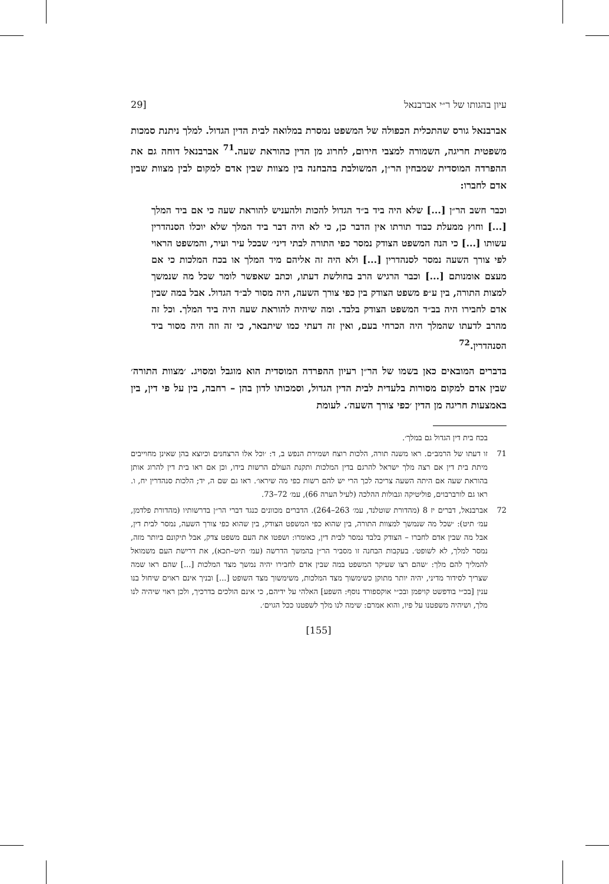עיון בהגותו של ר״י אברבנאל [29
אברבנאל גורס שהתכלית הכפולה של המשפט נמסרת במלואה לבית הדין הגדול. למלך ניתנת סמכות משפטית חריגה, השמורה למצבי חירום, לחרוג מן הדין כהוראת שעה.<sup>71</sup> אברבנאל דוחה גם את ההפרדה המוסדית שמבחין הר״ן, המשולבת בהבחנה בין מצוות שבין אדם למקום לבין מצוות שבין אדם לחברו:
וכבר חשב הר״ן [...] שלא היה ביד ב״ד הגדול להכות ולהעניש להוראת שעה כי אם ביד המלך [...] וחוץ ממעלת כבוד תורתו אין הדבר כן, כי לא היה דבר ביד המלך שלא יוכלו הסנהדרין עשותו [...] כי הנה המשפט הצודק נמסר כפי התורה לבתי דיני׳ שבכל עיר ועיר, והמשפט הראוי לפי צורך השעה נמסר לסנהדרין [...] ולא היה זה אליהם מיד המלך או בכח המלכות כי אם מעצם אומנותם [...] וכבר הרגיש הרב בחולשת דעתו, וכתב שאפשר לומר שכל מה שנמשך למצות התורה, בין ע״פ משפט הצודק בין כפי צורך השעה, היה מסור לב״ד הגדול. אבל במה שבין אדם לחבירו היה בב״ד המשפט הצודק בלבד. ומה שיהיה להוראת שעה היה ביד המלך. וכל זה מהרב לדעתו שהמלך היה הכרחי בעם, ואין זה דעתי כמו שיתבאר, כי זה וזה היה מסור ביד הסנהדרין.<sup>72</sup>
בדברים המובאים כאן בשמו של הר״ן רעיון ההפרדה המוסדית הוא מוגבל ומסויג. ׳מצוות התורה׳ שבין אדם למקום מסורות בלעדית לבית הדין הגדול, וסמכותו לדון בהן – רחבה, בין על פי דין, בין באמצעות חריגה מן הדין ׳כפי צורך השעה׳. לעומת
בכח בית דין הגדול גם במלך׳.
71 זו דעתו של הרמב״ם. ראו משנה תורה, הלכות רוצח ושמירת הנפש ב, ד: ׳וכל אלו הרצחנים וכיוצא בהן שאינן מחוייבים מיתת בית דין אם רצה מלך ישראל להרגם בדין המלכות ותקנת העולם הרשות בידו, וכן אם ראו בית דין להרוג אותן בהוראת שעה אם היתה השעה צריכה לכך הרי יש להם רשות כפי מה שיראו׳. ראו גם שם ה, יד; הלכות סנהדרין יח, ו. ראו גם לורברבוים, פוליטיקה וגבולות ההלכה (לעיל הערה 66), עמ׳ 72–73.
72 אברבנאל, דברים יז 8 (מהדורת שוטלנד, עמ׳ 263–264). הדברים מכוונים כנגד דברי הר״ן בדרשותיו (מהדורת פלדמן, עמ׳ תיט): ׳שכל מה שנמשך למצוות התורה, בין שהוא כפי המשפט הצודק, בין שהוא כפי צורך השעה, נמסר לבית דין, אבל מה שבין אדם לחברו – הצודק בלבד נמסר לבית דין, כאומרו: ושפטו את העם משפט צדק, אבל תיקונם ביותר מזה, נמסר למלך, לא לשופט׳. בעקבות הבחנה זו מסביר הר״ן בהמשך הדרשה (עמ׳ תיט–תכא), את דרישת העם משמואל להמליך להם מלך: ׳שהם רצו שעיקר המשפט במה שבין אדם לחבירו יהיה נמשך מצד המלכות [...] שהם ראו שמה שצריך לסידור מדיני, יהיה יותר מתוקן כשימשוך מצד המלכות, משימשוך מצד השופט [...] ובניך אינם ראוים שיחול בנו ענין [בכ״י בודפשט קויפמן ובכ״י אוקספורד נוסף: השפע] האלהי על ידיהם, כי אינם הולכים בדרכיך, ולכן ראוי שיהיה לנו מלך, ושיהיה משפטנו על פיו, והוא אמרם: שימה לנו מלך לשפטנו ככל הגוים׳.
[155]